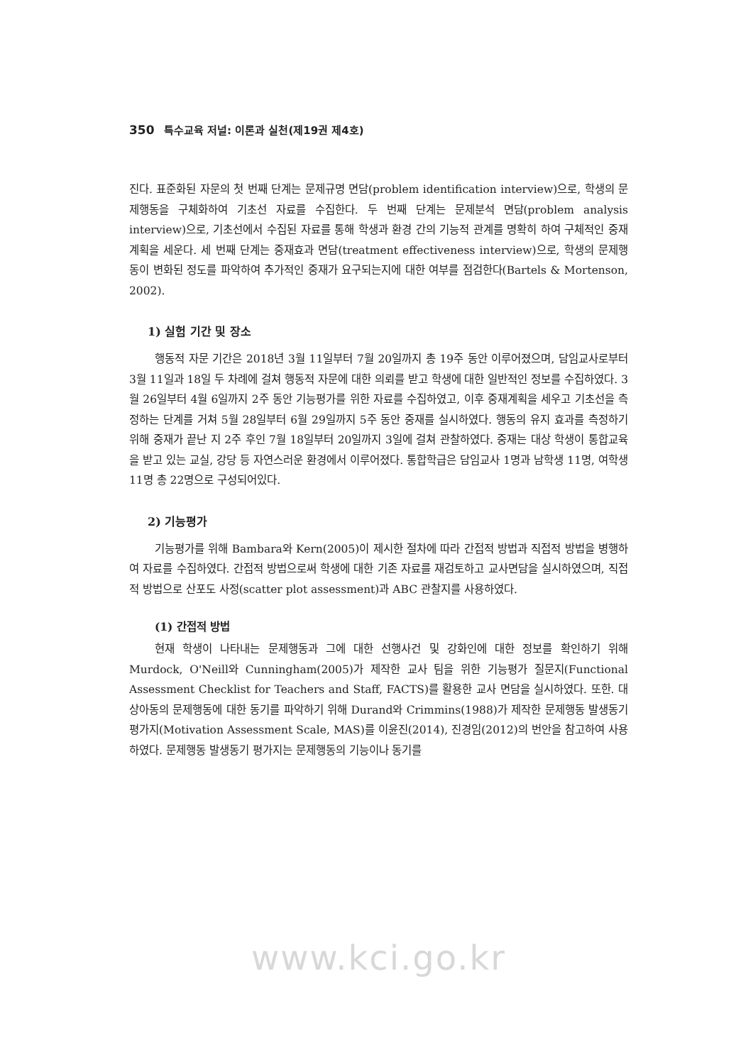350 특수교육 저널: 이론과 실천(제19권 제4호)
진다. 표준화된 자문의 첫 번째 단계는 문제규명 면담(problem identification interview)으로, 학생의 문제행동을 구체화하여 기초선 자료를 수집한다. 두 번째 단계는 문제분석 면담(problem analysis interview)으로, 기초선에서 수집된 자료를 통해 학생과 환경 간의 기능적 관계를 명확히 하여 구체적인 중재계획을 세운다. 세 번째 단계는 중재효과 면담(treatment effectiveness interview)으로, 학생의 문제행동이 변화된 정도를 파악하여 추가적인 중재가 요구되는지에 대한 여부를 점검한다(Bartels & Mortenson, 2002).
1) 실험 기간 및 장소
행동적 자문 기간은 2018년 3월 11일부터 7월 20일까지 총 19주 동안 이루어졌으며, 담임교사로부터 3월 11일과 18일 두 차례에 걸쳐 행동적 자문에 대한 의뢰를 받고 학생에 대한 일반적인 정보를 수집하였다. 3월 26일부터 4월 6일까지 2주 동안 기능평가를 위한 자료를 수집하였고, 이후 중재계획을 세우고 기초선을 측정하는 단계를 거쳐 5월 28일부터 6월 29일까지 5주 동안 중재를 실시하였다. 행동의 유지 효과를 측정하기 위해 중재가 끝난 지 2주 후인 7월 18일부터 20일까지 3일에 걸쳐 관찰하였다. 중재는 대상 학생이 통합교육을 받고 있는 교실, 강당 등 자연스러운 환경에서 이루어졌다. 통합학급은 담임교사 1명과 남학생 11명, 여학생 11명 총 22명으로 구성되어있다.
2) 기능평가
기능평가를 위해 Bambara와 Kern(2005)이 제시한 절차에 따라 간접적 방법과 직접적 방법을 병행하여 자료를 수집하였다. 간접적 방법으로써 학생에 대한 기존 자료를 재검토하고 교사면담을 실시하였으며, 직접적 방법으로 산포도 사정(scatter plot assessment)과 ABC 관찰지를 사용하였다.
(1) 간접적 방법
현재 학생이 나타내는 문제행동과 그에 대한 선행사건 및 강화인에 대한 정보를 확인하기 위해 Murdock, O'Neill와 Cunningham(2005)가 제작한 교사 팀을 위한 기능평가 질문지(Functional Assessment Checklist for Teachers and Staff, FACTS)를 활용한 교사 면담을 실시하였다. 또한. 대상아동의 문제행동에 대한 동기를 파악하기 위해 Durand와 Crimmins(1988)가 제작한 문제행동 발생동기 평가지(Motivation Assessment Scale, MAS)를 이윤진(2014), 진경임(2012)의 번안을 참고하여 사용하였다. 문제행동 발생동기 평가지는 문제행동의 기능이나 동기를
www.kci.go.kr